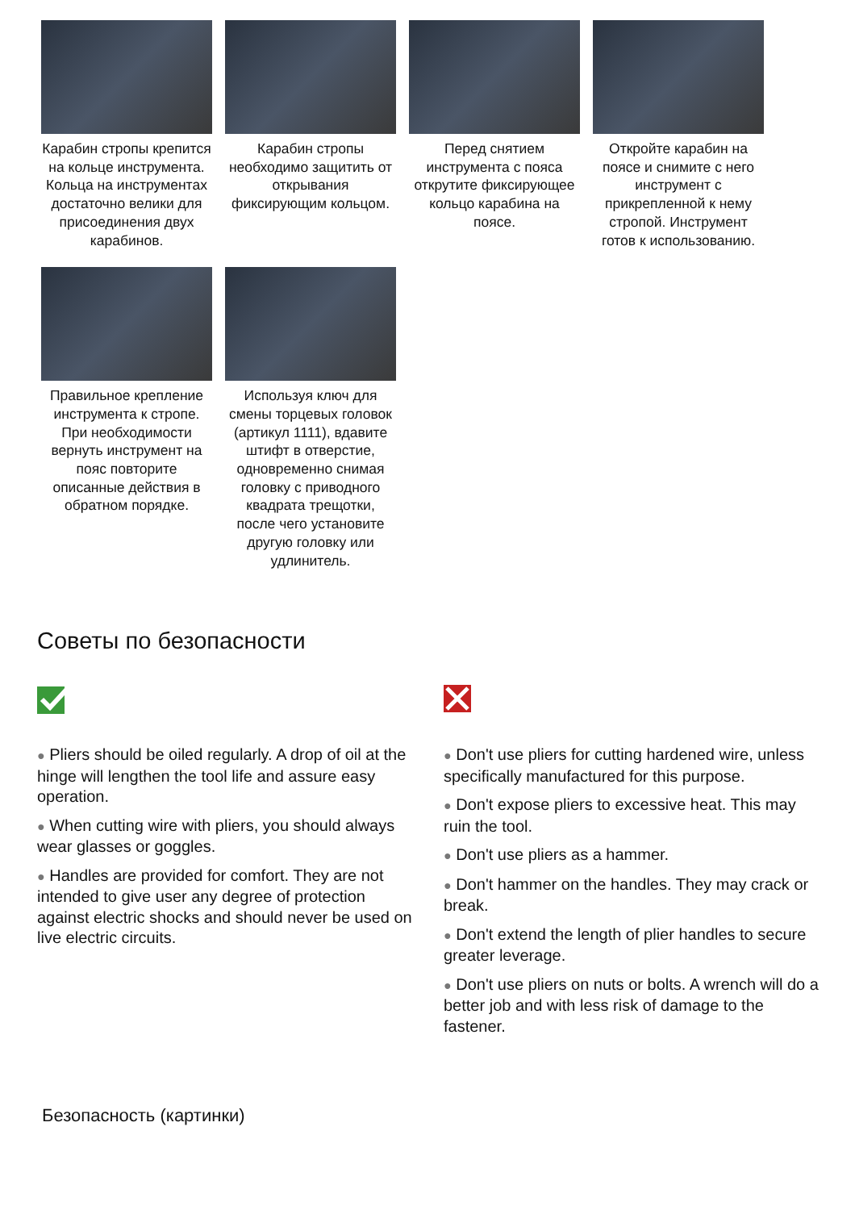Карабин стропы крепится на кольце инструмента. Кольца на инструментах достаточно велики для присоединения двух карабинов.
Карабин стропы необходимо защитить от открывания фиксирующим кольцом.
Перед снятием инструмента с пояса открутите фиксирующее кольцо карабина на поясе.
Откройте карабин на поясе и снимите с него инструмент с прикрепленной к нему стропой. Инструмент готов к использованию.
Правильное крепление инструмента к стропе. При необходимости вернуть инструмент на пояс повторите описанные действия в обратном порядке.
Используя ключ для смены торцевых головок (артикул 1111), вдавите штифт в отверстие, одновременно снимая головку с приводного квадрата трещотки, после чего установите другую головку или удлинитель.
Советы по безопасности
● Pliers should be oiled regularly. A drop of oil at the hinge will lengthen the tool life and assure easy operation.
● When cutting wire with pliers, you should always wear glasses or goggles.
● Handles are provided for comfort. They are not intended to give user any degree of protection against electric shocks and should never be used on live electric circuits.
● Don't use pliers for cutting hardened wire, unless specifically manufactured for this purpose.
● Don't expose pliers to excessive heat. This may ruin the tool.
● Don't use pliers as a hammer.
● Don't hammer on the handles. They may crack or break.
● Don't extend the length of plier handles to secure greater leverage.
● Don't use pliers on nuts or bolts. A wrench will do a better job and with less risk of damage to the fastener.
Безопасность (картинки)